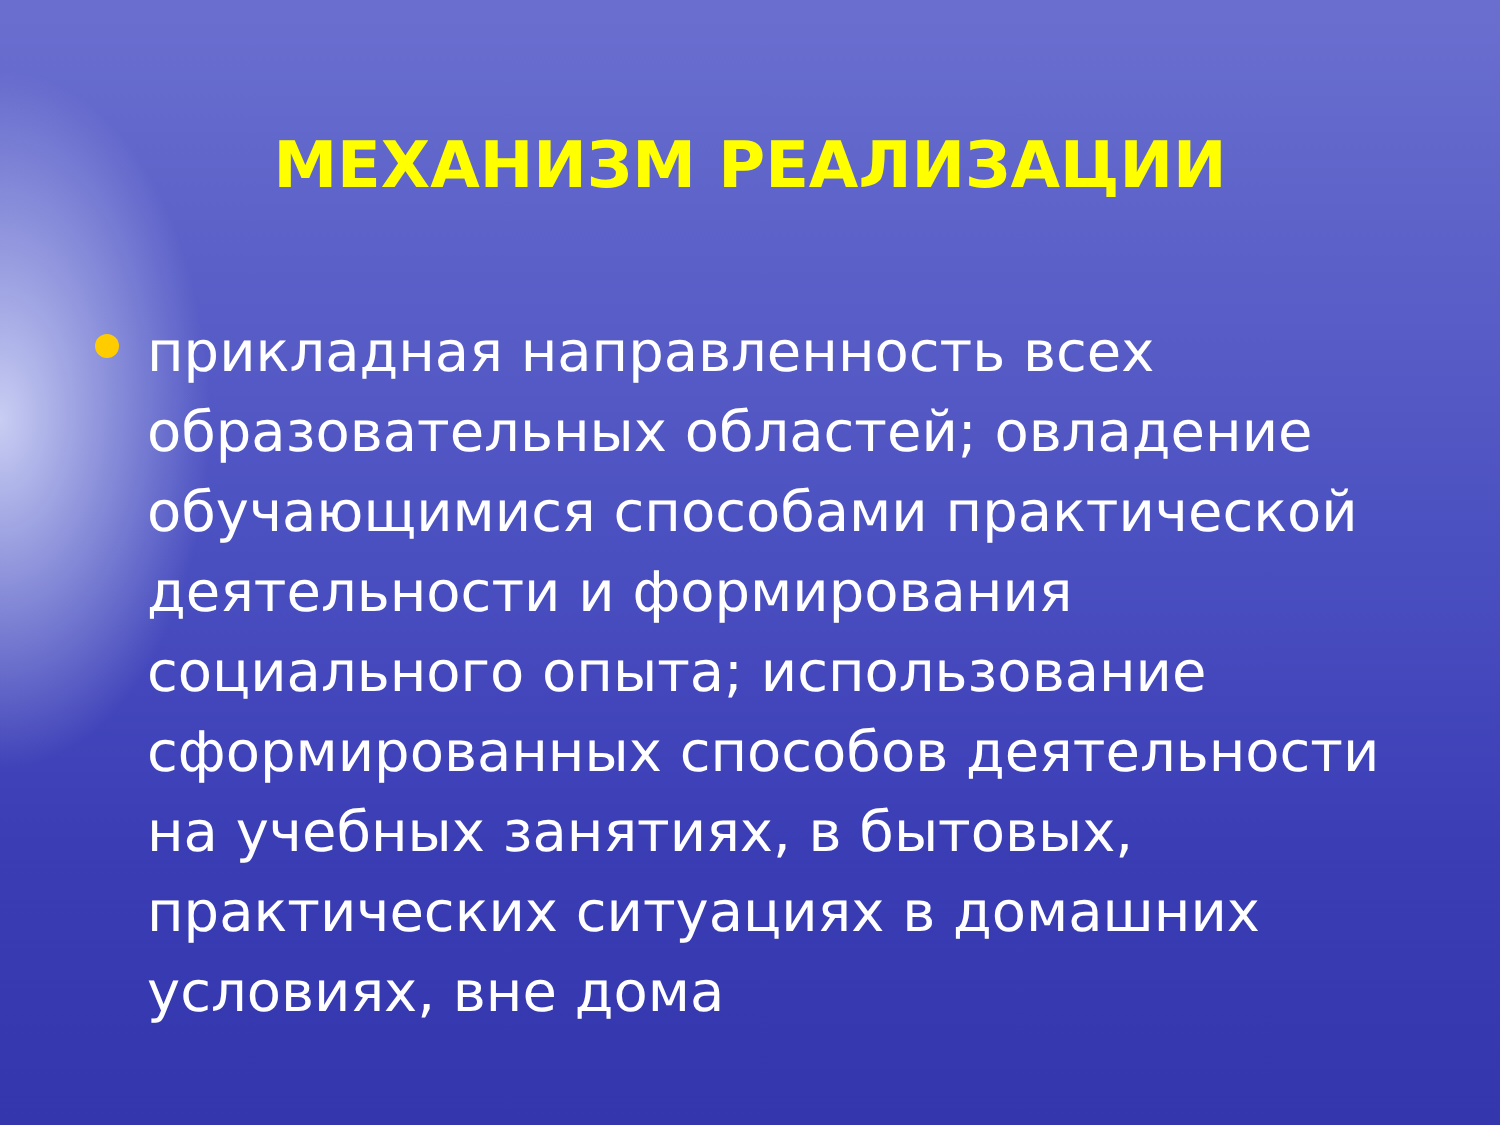МЕХАНИЗМ РЕАЛИЗАЦИИ
прикладная направленность всех образовательных областей; овладение обучающимися способами практической деятельности и формирования социального опыта; использование сформированных способов деятельности на учебных занятиях, в бытовых, практических ситуациях в домашних условиях, вне дома